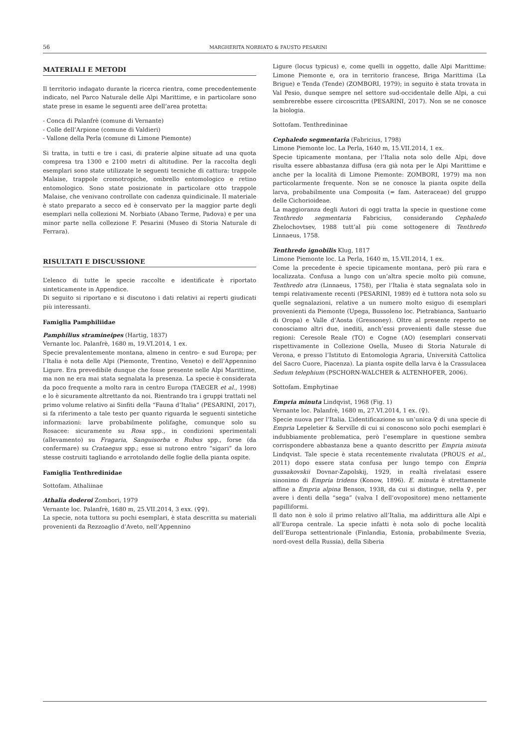56 MARGHERITA NORBIATO & FAUSTO PESARINI
MATERIALI E METODI
Il territorio indagato durante la ricerca rientra, come precedentemente indicato, nel Parco Naturale delle Alpi Marittime, e in particolare sono state prese in esame le seguenti aree dell’area protetta:
- Conca di Palanfrè (comune di Vernante)
- Colle dell’Arpione (comune di Valdieri)
- Vallone della Perla (comune di Limone Piemonte)
Si tratta, in tutti e tre i casi, di praterie alpine situate ad una quota compresa tra 1300 e 2100 metri di altitudine. Per la raccolta degli esemplari sono state utilizzate le seguenti tecniche di cattura: trappole Malaise, trappole cromotropiche, ombrello entomologico e retino entomologico. Sono state posizionate in particolare otto trappole Malaise, che venivano controllate con cadenza quindicinale. Il materiale è stato preparato a secco ed è conservato per la maggior parte degli esemplari nella collezioni M. Norbiato (Abano Terme, Padova) e per una minor parte nella collezione F. Pesarini (Museo di Storia Naturale di Ferrara).
RISULTATI E DISCUSSIONE
L’elenco di tutte le specie raccolte e identificate è riportato sinteticamente in Appendice.
Di seguito si riportano e si discutono i dati relativi ai reperti giudicati più interessanti.
Famiglia Pamphiliidae
Pamphilius stramineipes (Hartig, 1837)
Vernante loc. Palanfrè, 1680 m, 19.VI.2014, 1 ex.
Specie prevalentemente montana, almeno in centro- e sud Europa; per l’Italia è nota delle Alpi (Piemonte, Trentino, Veneto) e dell’Appennino Ligure. Era prevedibile dunque che fosse presente nelle Alpi Marittime, ma non ne era mai stata segnalata la presenza. La specie è considerata da poco frequente a molto rara in centro Europa (TAEGER et al., 1998) e lo è sicuramente altrettanto da noi. Rientrando tra i gruppi trattati nel primo volume relativo ai Sinfiti della “Fauna d’Italia” (PESARINI, 2017), si fa riferimento a tale testo per quanto riguarda le seguenti sintetiche informazioni: larve probabilmente polifaghe, comunque solo su Rosacee: sicuramente su Rosa spp., in condizioni sperimentali (allevamento) su Fragaria, Sanguisorba e Rubus spp., forse (da confermare) su Crataegus spp.; esse si nutrono entro “sigari” da loro stesse costruiti tagliando e arrotolando delle foglie della pianta ospite.
Famiglia Tenthredinidae
Sottofam. Athaliinae
Athalia doderoi Zombori, 1979
Vernante loc. Palanfrè, 1680 m, 25.VII.2014, 3 exx. (♀♀).
La specie, nota tuttora su pochi esemplari, è stata descritta su materiali provenienti da Rezzoaglio d’Aveto, nell’Appennino
Ligure (locus typicus) e, come quelli in oggetto, dalle Alpi Marittime: Limone Piemonte e, ora in territorio francese, Briga Marittima (La Brigue) e Tenda (Tende) (ZOMBORI, 1979); in seguito è stata trovata in Val Pesio, dunque sempre nel settore sud-occidentale delle Alpi, a cui sembrerebbe essere circoscritta (PESARINI, 2017). Non se ne conosce la biologia.
Sottofam. Tenthredininae
Cephaledo segmentaria (Fabricius, 1798)
Limone Piemonte loc. La Perla, 1640 m, 15.VII.2014, 1 ex.
Specie tipicamente montana, per l’Italia nota solo delle Alpi, dove risulta essere abbastanza diffusa (era già nota per le Alpi Marittime e anche per la località di Limone Piemonte: ZOMBORI, 1979) ma non particolarmente frequente. Non se ne conosce la pianta ospite della larva, probabilmente una Composita (= fam. Asteraceae) del gruppo delle Cichorioideae.
La maggioranza degli Autori di oggi tratta la specie in questione come Tenthredo segmentaria Fabricius, considerando Cephaledo Zhelochovtsev, 1988 tutt’al più come sottogenere di Tenthredo Linnaeus, 1758.
Tenthredo ignobilis Klug, 1817
Limone Piemonte loc. La Perla, 1640 m, 15.VII.2014, 1 ex.
Come la precedente è specie tipicamente montana, però più rara e localizzata. Confusa a lungo con un’altra specie molto più comune, Tenthredo atra (Linnaeus, 1758), per l’Italia è stata segnalata solo in tempi relativamente recenti (PESARINI, 1989) ed è tuttora nota solo su quelle segnalazioni, relative a un numero molto esiguo di esemplari provenienti da Piemonte (Upega, Bussoleno loc. Pietrabianca, Santuario di Oropa) e Valle d’Aosta (Gressoney). Oltre al presente reperto ne conosciamo altri due, inediti, anch’essi provenienti dalle stesse due regioni: Ceresole Reale (TO) e Cogne (AO) (esemplari conservati rispettivamente in Collezione Osella, Museo di Storia Naturale di Verona, e presso l’Istituto di Entomologia Agraria, Università Cattolica del Sacro Cuore, Piacenza). La pianta ospite della larva è la Crassulacea Sedum telephium (PSCHORN-WALCHER & ALTENHOFER, 2006).
Sottofam. Emphytinae
Empria minuta Lindqvist, 1968 (Fig. 1)
Vernante loc. Palanfrè, 1680 m, 27.VI.2014, 1 ex. (♀).
Specie nuova per l’Italia. L’identificazione su un’unica ♀ di una specie di Empria Lepeletier & Serville di cui si conoscono solo pochi esemplari è indubbiamente problematica, però l’esemplare in questione sembra corrispondere abbastanza bene a quanto descritto per Empria minuta Lindqvist. Tale specie è stata recentemente rivalutata (PROUS et al., 2011) dopo essere stata confusa per lungo tempo con Empria gussakovskii Dovnar-Zapolskij, 1929, in realtà rivelatasi essere sinonimo di Empria tridens (Konow, 1896). E. minuta è strettamente affine a Empria alpina Benson, 1938, da cui si distingue, nella ♀, per avere i denti della “sega” (valva I dell’ovopositore) meno nettamente papilliformi.
Il dato non è solo il primo relativo all’Italia, ma addirittura alle Alpi e all’Europa centrale. La specie infatti è nota solo di poche località dell’Europa settentrionale (Finlandia, Estonia, probabilmente Svezia, nord-ovest della Russia), della Siberia